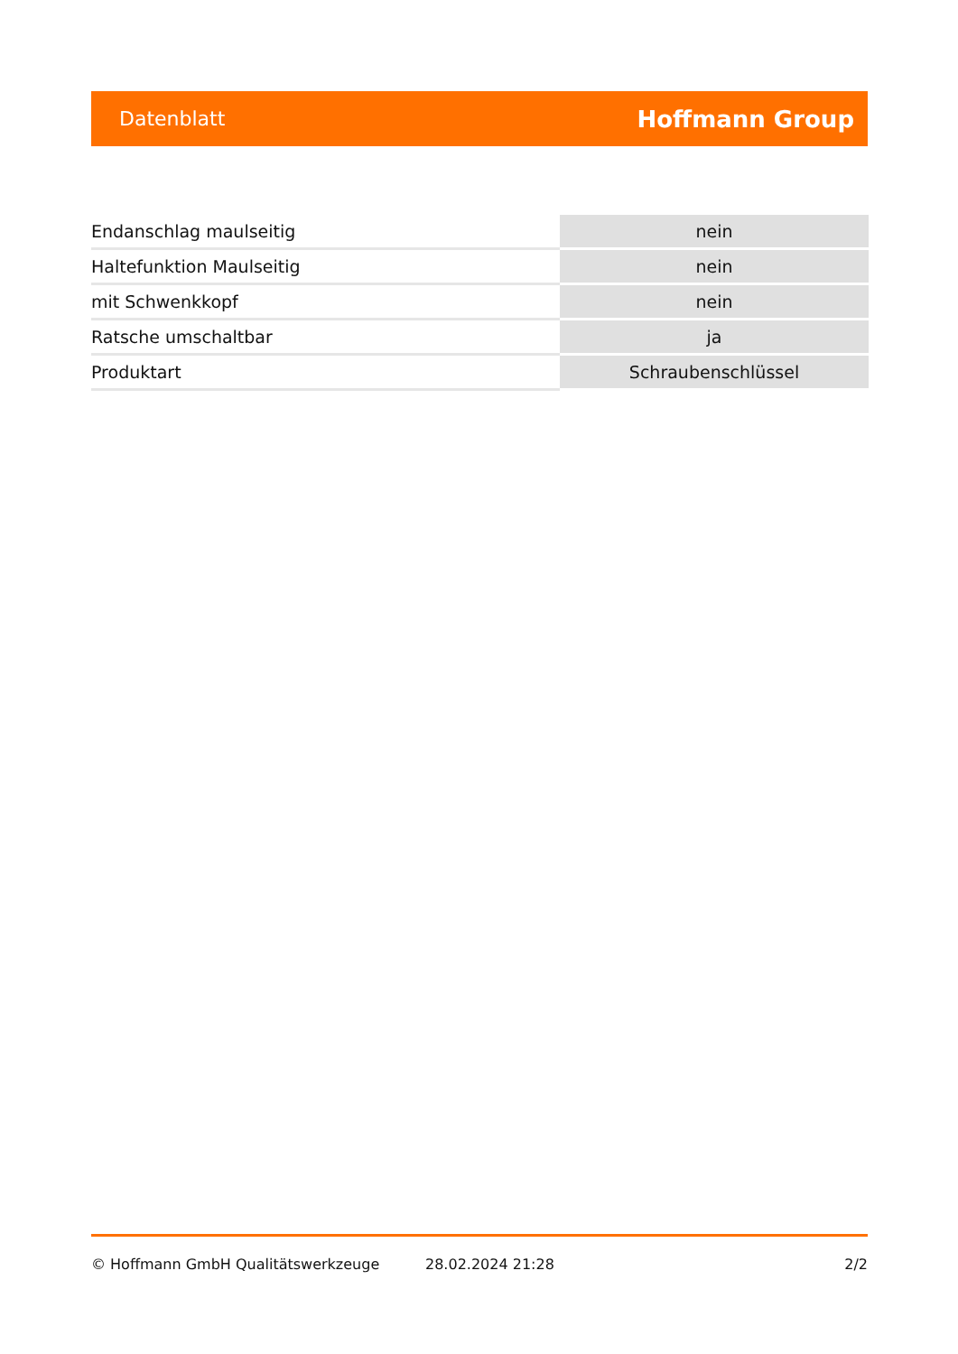Datenblatt Hoffmann Group
| Endanschlag maulseitig | nein |
| Haltefunktion Maulseitig | nein |
| mit Schwenkkopf | nein |
| Ratsche umschaltbar | ja |
| Produktart | Schraubenschlüssel |
© Hoffmann GmbH Qualitätswerkzeuge 28.02.2024 21:28 2/2